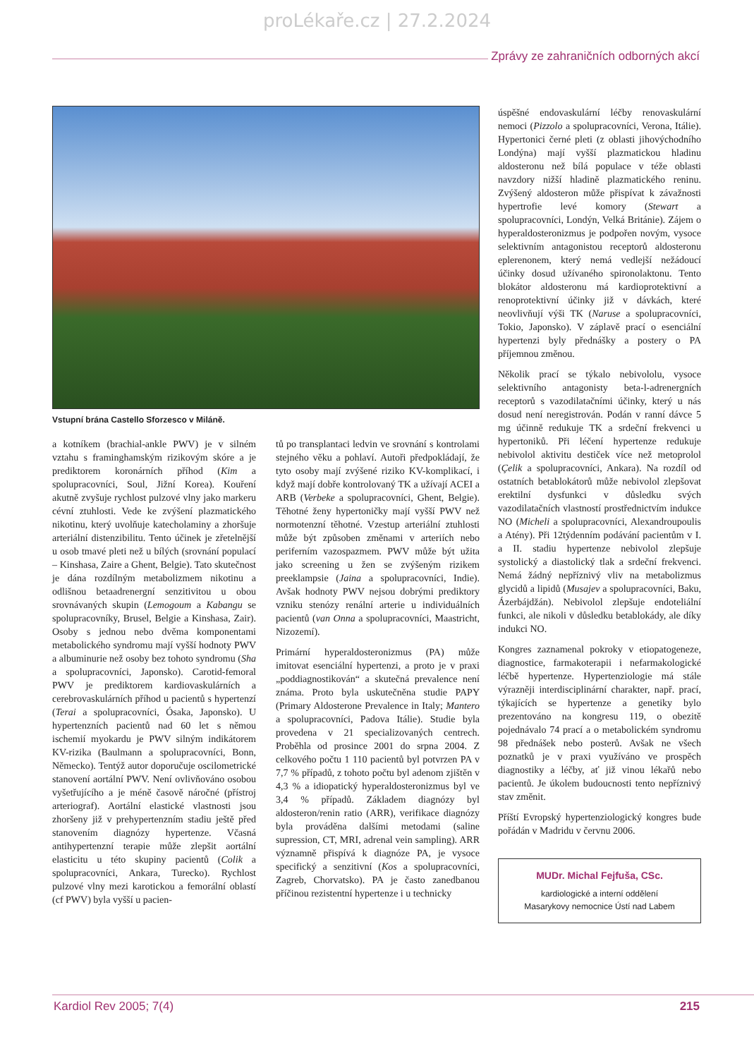proLékaře.cz | 27.2.2024
Zprávy ze zahraničních odborných akcí
Vstupní brána Castello Sforzesco v Miláně.
a kotníkem (brachial-ankle PWV) je v silném vztahu s framinghamským rizikovým skóre a je prediktorem koronárních příhod (Kim a spolupracovníci, Soul, Jižní Korea). Kouření akutně zvyšuje rychlost pulzové vlny jako markeru cévní ztuhlosti. Vede ke zvýšení plazmatického nikotinu, který uvolňuje katecholaminy a zhoršuje arteriální distenzibilitu. Tento účinek je zřetelnější u osob tmavé pleti než u bílých (srovnání populací – Kinshasa, Zaire a Ghent, Belgie). Tato skutečnost je dána rozdílným metabolizmem nikotinu a odlišnou betaadrenergní senzitivitou u obou srovnávaných skupin (Lemogoum a Kabangu se spolupracovníky, Brusel, Belgie a Kinshasa, Zair). Osoby s jednou nebo dvěma komponentami metabolického syndromu mají vyšší hodnoty PWV a albuminurie než osoby bez tohoto syndromu (Sha a spolupracovníci, Japonsko). Carotid-femoral PWV je prediktorem kardiovaskulárních a cerebrovaskulárních příhod u pacientů s hypertenzí (Terai a spolupracovníci, Ósaka, Japonsko). U hypertenzních pacientů nad 60 let s němou ischemií myokardu je PWV silným indikátorem KV-rizika (Baulmann a spolupracovníci, Bonn, Německo). Tentýž autor doporučuje oscilometrické stanovení aortální PWV. Není ovlivňováno osobou vyšetřujícího a je méně časově náročné (přístroj arteriograf). Aortální elastické vlastnosti jsou zhoršeny již v prehypertenzním stadiu ještě před stanovením diagnózy hypertenze. Včasná antihypertenzní terapie může zlepšit aortální elasticitu u této skupiny pacientů (Colik a spolupracovníci, Ankara, Turecko). Rychlost pulzové vlny mezi karotickou a femorální oblastí (cf PWV) byla vyšší u pacien-
tů po transplantaci ledvin ve srovnání s kontrolami stejného věku a pohlaví. Autoři předpokládají, že tyto osoby mají zvýšené riziko KV-komplikací, i když mají dobře kontrolovaný TK a užívají ACEI a ARB (Verbeke a spolupracovníci, Ghent, Belgie). Těhotné ženy hypertoničky mají vyšší PWV než normotenzní těhotné. Vzestup arteriální ztuhlosti může být způsoben změnami v arteriích nebo periferním vazospazmem. PWV může být užita jako screening u žen se zvýšeným rizikem preeklampsie (Jaina a spolupracovníci, Indie). Avšak hodnoty PWV nejsou dobrými prediktory vzniku stenózy renální arterie u individuálních pacientů (van Onna a spolupracovníci, Maastricht, Nizozemí).
Primární hyperaldosteronizmus (PA) může imitovat esenciální hypertenzi, a proto je v praxi „poddiagnostikován“ a skutečná prevalence není známa. Proto byla uskutečněna studie PAPY (Primary Aldosterone Prevalence in Italy; Mantero a spolupracovníci, Padova Itálie). Studie byla provedena v 21 specializovaných centrech. Proběhla od prosince 2001 do srpna 2004. Z celkového počtu 1 110 pacientů byl potvrzen PA v 7,7 % případů, z tohoto počtu byl adenom zjištěn v 4,3 % a idiopatický hyperaldosteronizmus byl ve 3,4 % případů. Základem diagnózy byl aldosteron/renin ratio (ARR), verifikace diagnózy byla prováděna dalšími metodami (saline supression, CT, MRI, adrenal vein sampling). ARR významně přispívá k diagnóze PA, je vysoce specifický a senzitivní (Kos a spolupracovníci, Zagreb, Chorvatsko). PA je často zanedbanou příčinou rezistentní hypertenze i u technicky
úspěšné endovaskulární léčby renovaskulární nemoci (Pizzolo a spolupracovníci, Verona, Itálie). Hypertonici černé pleti (z oblasti jihovýchodního Londýna) mají vyšší plazmatickou hladinu aldosteronu než bílá populace v téže oblasti navzdory nižší hladině plazmatického reninu. Zvýšený aldosteron může přispívat k závažnosti hypertrofie levé komory (Stewart a spolupracovníci, Londýn, Velká Británie). Zájem o hyperaldosteronizmus je podpořen novým, vysoce selektivním antagonistou receptorů aldosteronu eplerenonem, který nemá vedlejší nežádoucí účinky dosud užívaného spironolaktonu. Tento blokátor aldosteronu má kardioprotektivní a renoprotektivní účinky již v dávkách, které neovlivňují výši TK (Naruse a spolupracovníci, Tokio, Japonsko). V záplavě prací o esenciální hypertenzi byly přednášky a postery o PA příjemnou změnou.
Několik prací se týkalo nebivololu, vysoce selektivního antagonisty beta-l-adrenergních receptorů s vazodilatačními účinky, který u nás dosud není neregistrován. Podán v ranní dávce 5 mg účinně redukuje TK a srdeční frekvenci u hypertoniků. Při léčení hypertenze redukuje nebivolol aktivitu destiček více než metoprolol (Çelik a spolupracovníci, Ankara). Na rozdíl od ostatních betablokátorů může nebivolol zlepšovat erektilní dysfunkci v důsledku svých vazodilatačních vlastností prostřednictvím indukce NO (Micheli a spolupracovníci, Alexandroupoulis a Atény). Při 12týdenním podávání pacientům v I. a II. stadiu hypertenze nebivolol zlepšuje systolický a diastolický tlak a srdeční frekvenci. Nemá žádný nepříznivý vliv na metabolizmus glycidů a lipidů (Musajev a spolupracovníci, Baku, Ázerbájdžán). Nebivolol zlepšuje endoteliální funkci, ale nikoli v důsledku betablokády, ale díky indukci NO.
Kongres zaznamenal pokroky v etiopatogeneze, diagnostice, farmakoterapii i nefarmakologické léčbě hypertenze. Hypertenziologie má stále výrazněji interdisciplinární charakter, např. prací, týkajících se hypertenze a genetiky bylo prezentováno na kongresu 119, o obezitě pojednávalo 74 prací a o metabolickém syndromu 98 přednášek nebo posterů. Avšak ne všech poznatků je v praxi využíváno ve prospěch diagnostiky a léčby, ať již vinou lékařů nebo pacientů. Je úkolem budoucnosti tento nepříznivý stav změnit.
Příští Evropský hypertenziologický kongres bude pořádán v Madridu v červnu 2006.
MUDr. Michal Fejfuša, CSc.
kardiologické a interní oddělení
Masarykovy nemocnice Ústí nad Labem
Kardiol Rev 2005; 7(4) 215